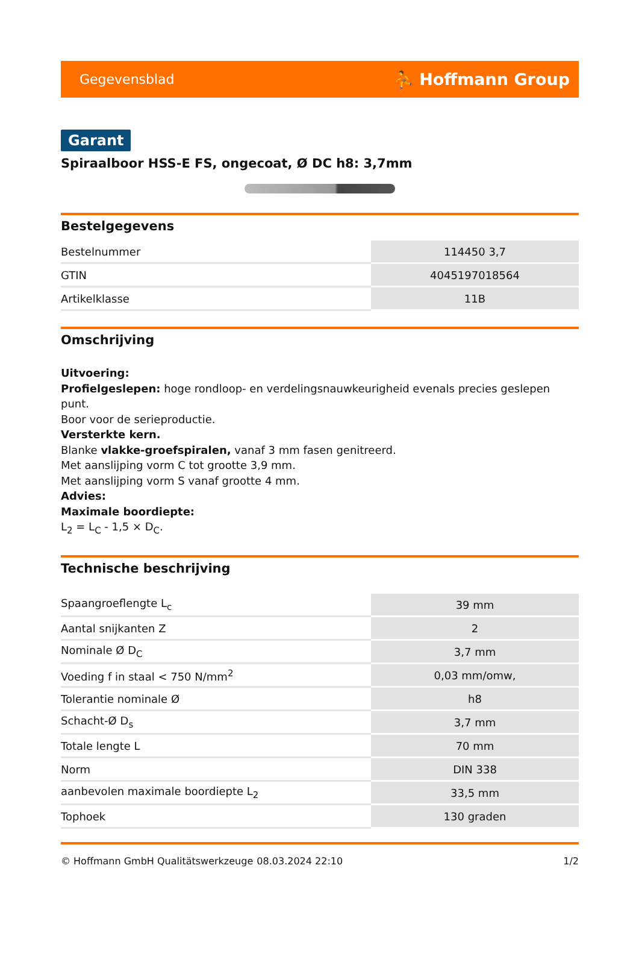Gegevensblad ⛹ Hoffmann Group
Garant
Spiraalboor HSS-E FS, ongecoat, Ø DC h8: 3,7mm
Bestelgegevens
| Bestelnummer | 114450 3,7 |
| GTIN | 4045197018564 |
| Artikelklasse | 11B |
Omschrijving
Uitvoering:
Profielgeslepen: hoge rondloop- en verdelingsnauwkeurigheid evenals precies geslepen punt.
Boor voor de serieproductie.
Versterkte kern.
Blanke vlakke-groefspiralen, vanaf 3 mm fasen genitreerd.
Met aanslijping vorm C tot grootte 3,9 mm.
Met aanslijping vorm S vanaf grootte 4 mm.
Advies:
Maximale boordiepte:
L<sub>2</sub> = L<sub>C</sub> - 1,5 × D<sub>C</sub>.
Technische beschrijving
| Spaangroeflengte L<sub>c</sub> | 39 mm |
| Aantal snijkanten Z | 2 |
| Nominale Ø D<sub>C</sub> | 3,7 mm |
| Voeding f in staal < 750 N/mm<sup>2</sup> | 0,03 mm/omw, |
| Tolerantie nominale Ø | h8 |
| Schacht-Ø D<sub>s</sub> | 3,7 mm |
| Totale lengte L | 70 mm |
| Norm | DIN 338 |
| aanbevolen maximale boordiepte L<sub>2</sub> | 33,5 mm |
| Tophoek | 130 graden |
© Hoffmann GmbH Qualitätswerkzeuge 08.03.2024 22:10 1/2